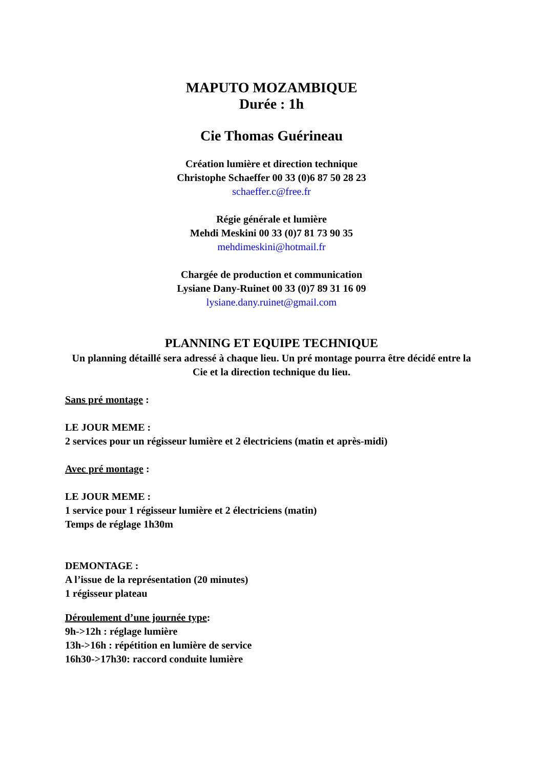MAPUTO MOZAMBIQUE
Durée : 1h
Cie Thomas Guérineau
Création lumière et direction technique
Christophe Schaeffer 00 33 (0)6 87 50 28 23
schaeffer.c@free.fr
Régie générale et lumière
Mehdi Meskini 00 33 (0)7 81 73 90 35
mehdimeskini@hotmail.fr
Chargée de production et communication
Lysiane Dany-Ruinet 00 33 (0)7 89 31 16 09
lysiane.dany.ruinet@gmail.com
PLANNING ET EQUIPE TECHNIQUE
Un planning détaillé sera adressé à chaque lieu. Un pré montage pourra être décidé entre la Cie et la direction technique du lieu.
Sans pré montage :
LE JOUR MEME :
2 services pour un régisseur lumière et 2 électriciens (matin et après-midi)
Avec pré montage :
LE JOUR MEME :
1 service pour 1 régisseur lumière et 2 électriciens (matin)
Temps de réglage 1h30m
DEMONTAGE :
A l’issue de la représentation (20 minutes)
1 régisseur plateau
Déroulement d’une journée type:
9h->12h : réglage lumière
13h->16h : répétition en lumière de service
16h30->17h30: raccord conduite lumière